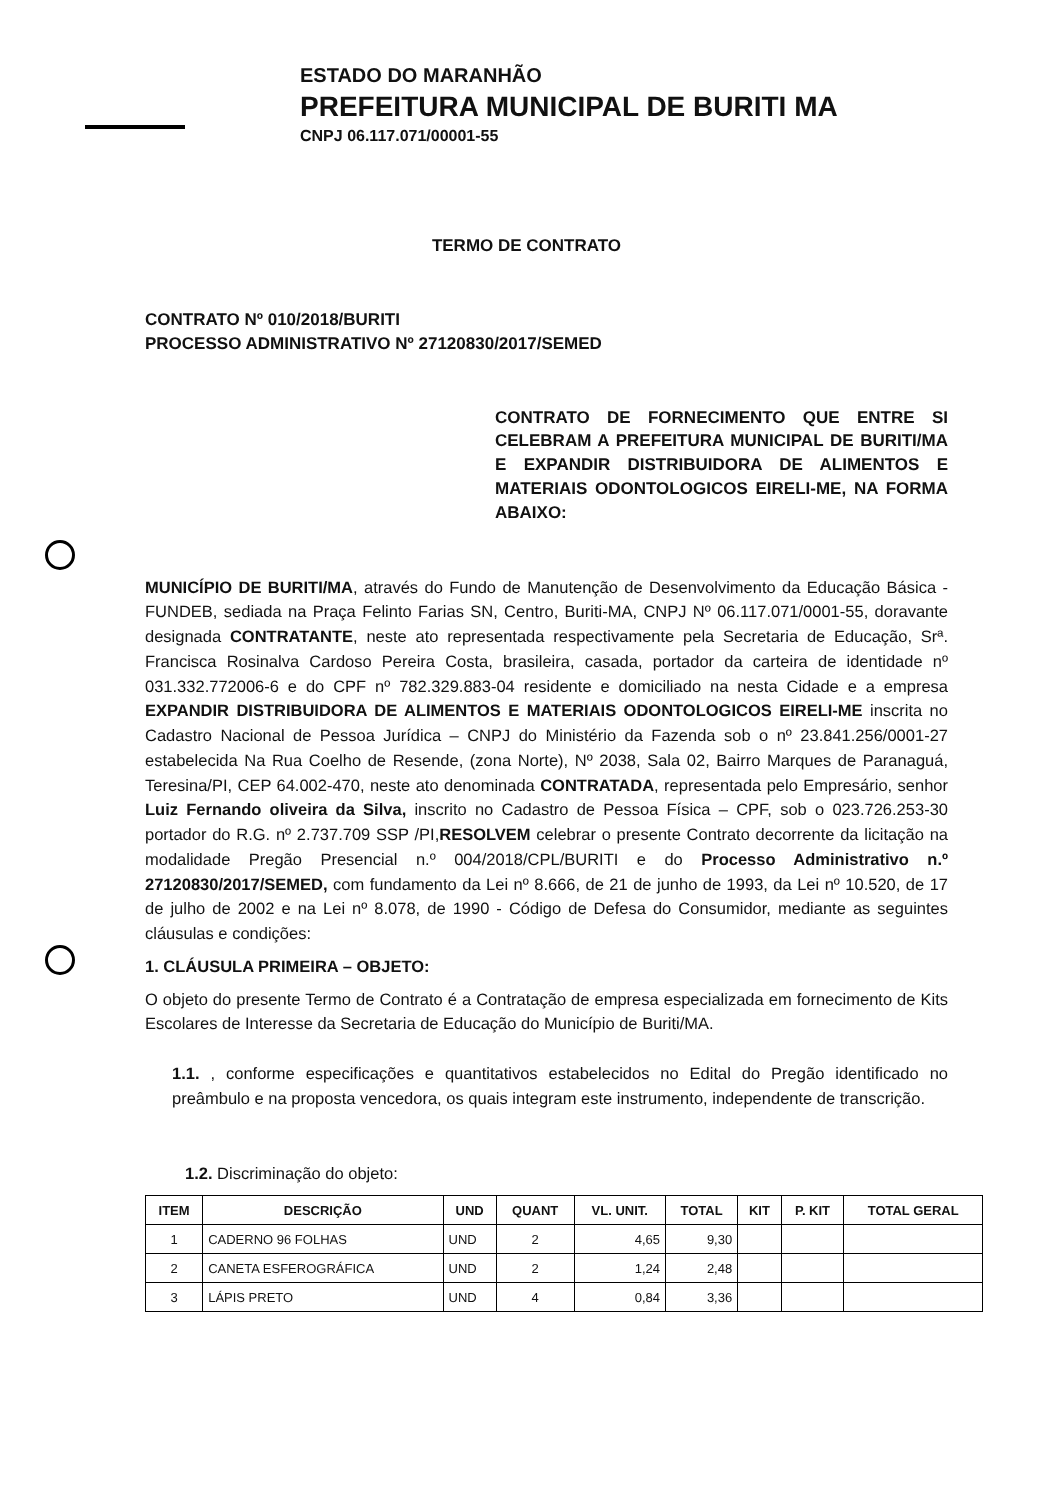ESTADO DO MARANHÃO
PREFEITURA MUNICIPAL DE BURITI MA
CNPJ 06.117.071/00001-55
TERMO DE CONTRATO
CONTRATO Nº 010/2018/BURITI
PROCESSO ADMINISTRATIVO Nº 27120830/2017/SEMED
CONTRATO DE FORNECIMENTO QUE ENTRE SI CELEBRAM A PREFEITURA MUNICIPAL DE BURITI/MA E EXPANDIR DISTRIBUIDORA DE ALIMENTOS E MATERIAIS ODONTOLOGICOS EIRELI-ME, NA FORMA ABAIXO:
MUNICÍPIO DE BURITI/MA, através do Fundo de Manutenção de Desenvolvimento da Educação Básica - FUNDEB, sediada na Praça Felinto Farias SN, Centro, Buriti-MA, CNPJ Nº 06.117.071/0001-55, doravante designada CONTRATANTE, neste ato representada respectivamente pela Secretaria de Educação, Srª. Francisca Rosinalva Cardoso Pereira Costa, brasileira, casada, portador da carteira de identidade nº 031.332.772006-6 e do CPF nº 782.329.883-04 residente e domiciliado na nesta Cidade e a empresa EXPANDIR DISTRIBUIDORA DE ALIMENTOS E MATERIAIS ODONTOLOGICOS EIRELI-ME inscrita no Cadastro Nacional de Pessoa Jurídica – CNPJ do Ministério da Fazenda sob o nº 23.841.256/0001-27 estabelecida Na Rua Coelho de Resende, (zona Norte), Nº 2038, Sala 02, Bairro Marques de Paranaguá, Teresina/PI, CEP 64.002-470, neste ato denominada CONTRATADA, representada pelo Empresário, senhor Luiz Fernando oliveira da Silva, inscrito no Cadastro de Pessoa Física – CPF, sob o 023.726.253-30 portador do R.G. nº 2.737.709 SSP /PI,RESOLVEM celebrar o presente Contrato decorrente da licitação na modalidade Pregão Presencial n.º 004/2018/CPL/BURITI e do Processo Administrativo n.º 27120830/2017/SEMED, com fundamento da Lei nº 8.666, de 21 de junho de 1993, da Lei nº 10.520, de 17 de julho de 2002 e na Lei nº 8.078, de 1990 - Código de Defesa do Consumidor, mediante as seguintes cláusulas e condições:
1. CLÁUSULA PRIMEIRA – OBJETO:
O objeto do presente Termo de Contrato é a Contratação de empresa especializada em fornecimento de Kits Escolares de Interesse da Secretaria de Educação do Município de Buriti/MA.
1.1. , conforme especificações e quantitativos estabelecidos no Edital do Pregão identificado no preâmbulo e na proposta vencedora, os quais integram este instrumento, independente de transcrição.
1.2. Discriminação do objeto:
| ITEM | DESCRIÇÃO | UND | QUANT | VL. UNIT. | TOTAL | KIT | P. KIT | TOTAL GERAL |
| --- | --- | --- | --- | --- | --- | --- | --- | --- |
| 1 | CADERNO 96 FOLHAS | UND | 2 | 4,65 | 9,30 | | | |
| 2 | CANETA ESFEROGRÁFICA | UND | 2 | 1,24 | 2,48 | | | |
| 3 | LÁPIS PRETO | UND | 4 | 0,84 | 3,36 | | | |